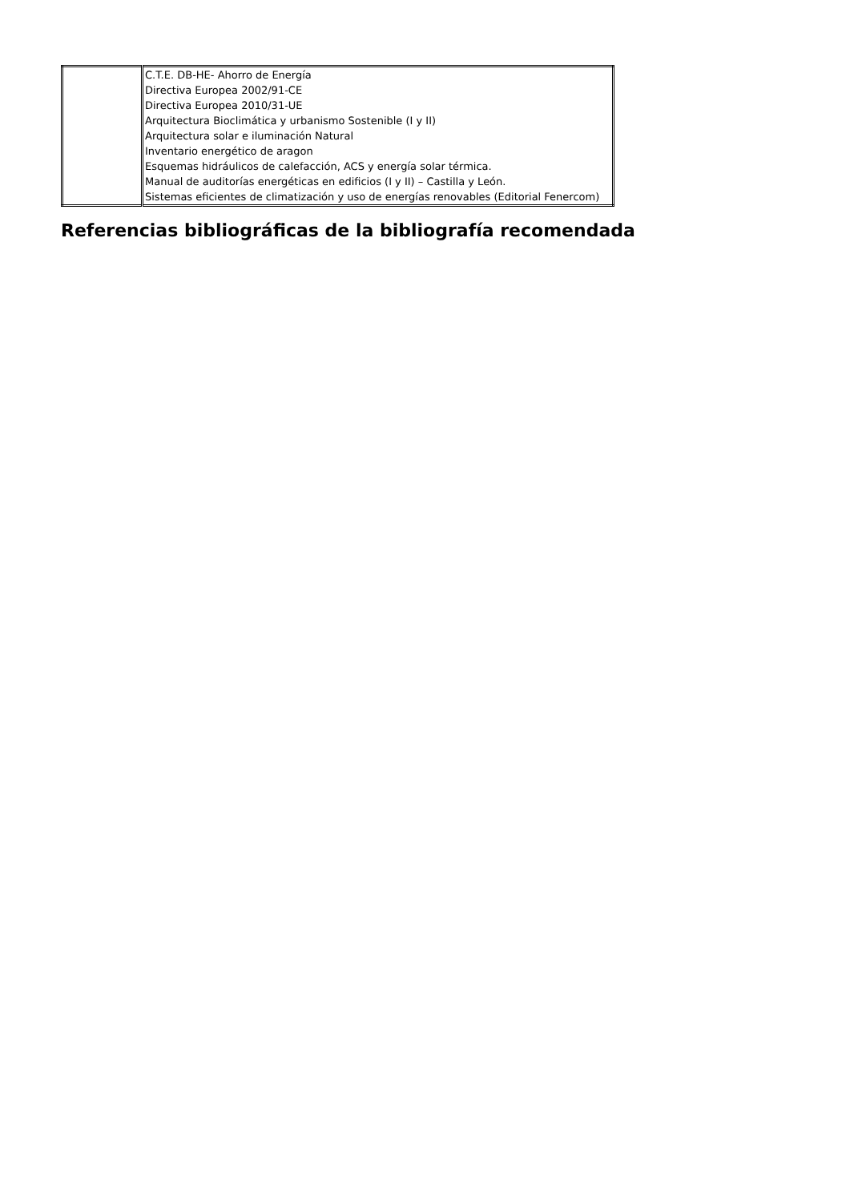| | C.T.E. DB-HE- Ahorro de Energía Directiva Europea 2002/91-CE Directiva Europea 2010/31-UE Arquitectura Bioclimática y urbanismo Sostenible (I y II) Arquitectura solar e iluminación Natural Inventario energético de aragon Esquemas hidráulicos de calefacción, ACS y energía solar térmica. Manual de auditorías energéticas en edificios (I y II) – Castilla y León. Sistemas eficientes de climatización y uso de energías renovables (Editorial Fenercom) |
Referencias bibliográficas de la bibliografía recomendada